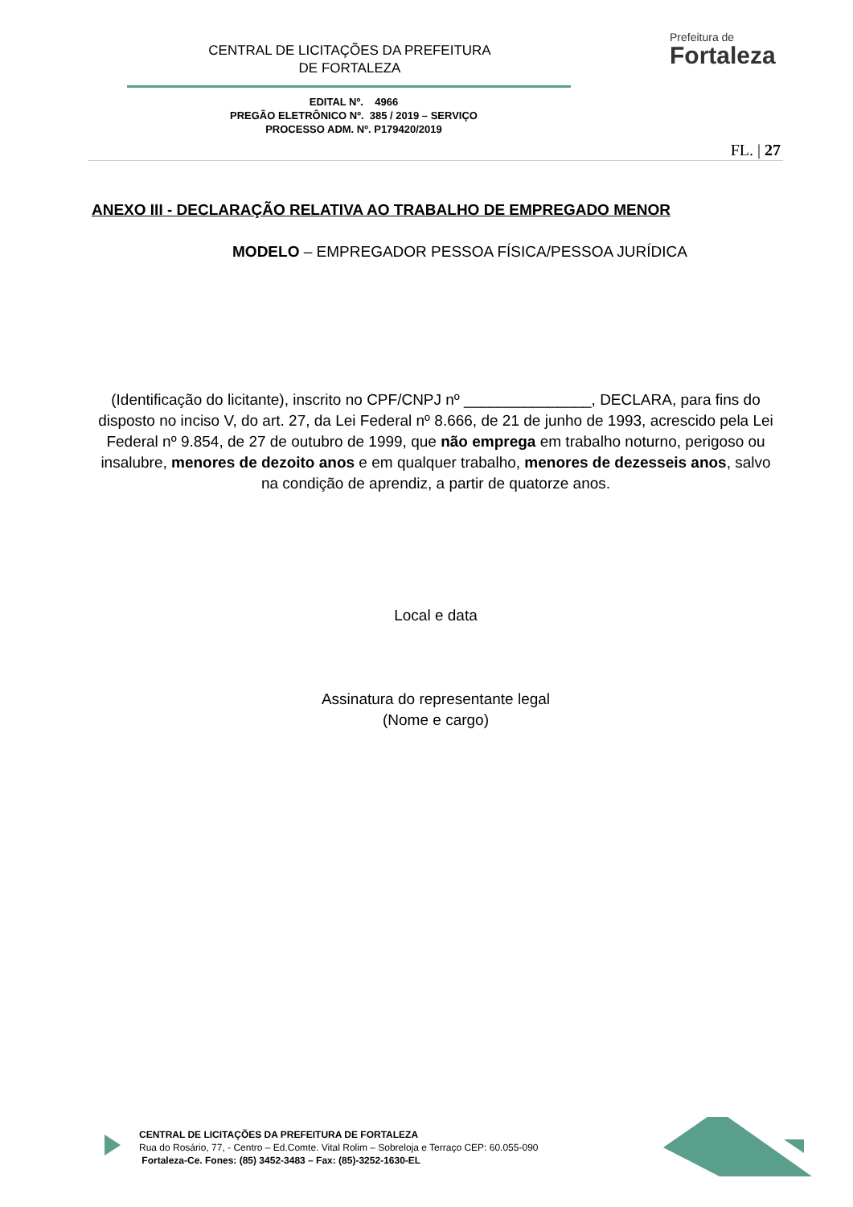CENTRAL DE LICITAÇÕES DA PREFEITURA
DE FORTALEZA
Prefeitura de
Fortaleza
EDITAL Nº. 4966
PREGÃO ELETRÔNICO Nº. 385 / 2019 – SERVIÇO
PROCESSO ADM. Nº. P179420/2019
FL. | 27
ANEXO III - DECLARAÇÃO RELATIVA AO TRABALHO DE EMPREGADO MENOR
MODELO – EMPREGADOR PESSOA FÍSICA/PESSOA JURÍDICA
(Identificação do licitante), inscrito no CPF/CNPJ nº _______________, DECLARA, para fins do disposto no inciso V, do art. 27, da Lei Federal nº 8.666, de 21 de junho de 1993, acrescido pela Lei Federal nº 9.854, de 27 de outubro de 1999, que não emprega em trabalho noturno, perigoso ou insalubre, menores de dezoito anos e em qualquer trabalho, menores de dezesseis anos, salvo na condição de aprendiz, a partir de quatorze anos.
Local e data
Assinatura do representante legal
(Nome e cargo)
CENTRAL DE LICITAÇÕES DA PREFEITURA DE FORTALEZA
Rua do Rosário, 77, - Centro – Ed.Comte. Vital Rolim – Sobreloja e Terraço CEP: 60.055-090
Fortaleza-Ce. Fones: (85) 3452-3483 – Fax: (85)-3252-1630-EL